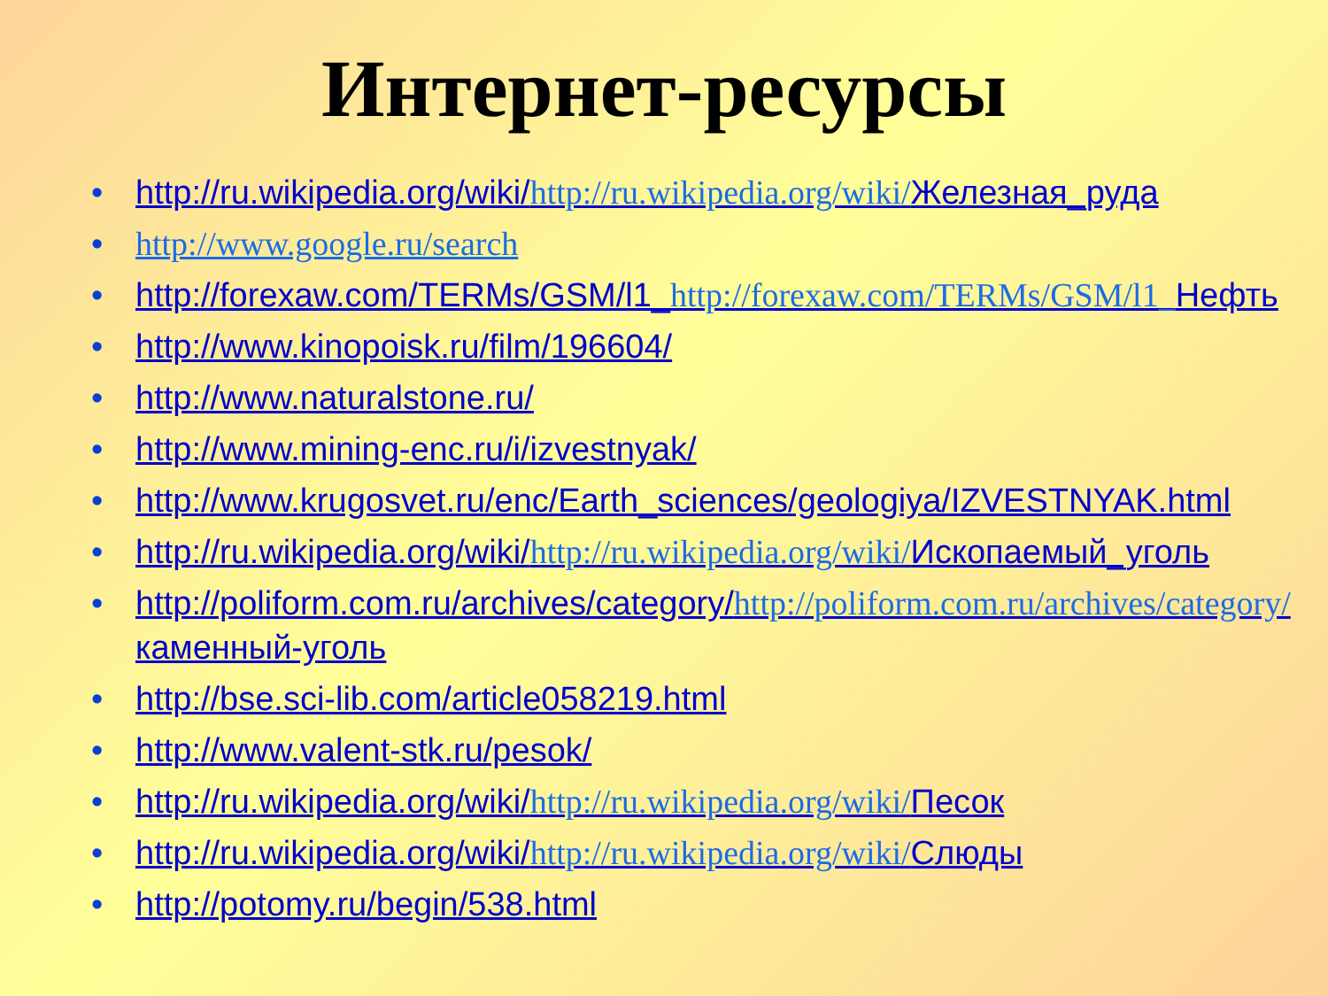Интернет-ресурсы
• http://ru.wikipedia.org/wiki/http://ru.wikipedia.org/wiki/Железная_руда
• http://www.google.ru/search
• http://forexaw.com/TERMs/GSM/l1_http://forexaw.com/TERMs/GSM/l1_Нефть
• http://www.kinopoisk.ru/film/196604/
• http://www.naturalstone.ru/
• http://www.mining-enc.ru/i/izvestnyak/
• http://www.krugosvet.ru/enc/Earth_sciences/geologiya/IZVESTNYAK.html
• http://ru.wikipedia.org/wiki/http://ru.wikipedia.org/wiki/Ископаемый_уголь
• http://poliform.com.ru/archives/category/http://poliform.com.ru/archives/category/каменный-уголь
• http://bse.sci-lib.com/article058219.html
• http://www.valent-stk.ru/pesok/
• http://ru.wikipedia.org/wiki/http://ru.wikipedia.org/wiki/Песок
• http://ru.wikipedia.org/wiki/http://ru.wikipedia.org/wiki/Слюды
• http://potomy.ru/begin/538.html